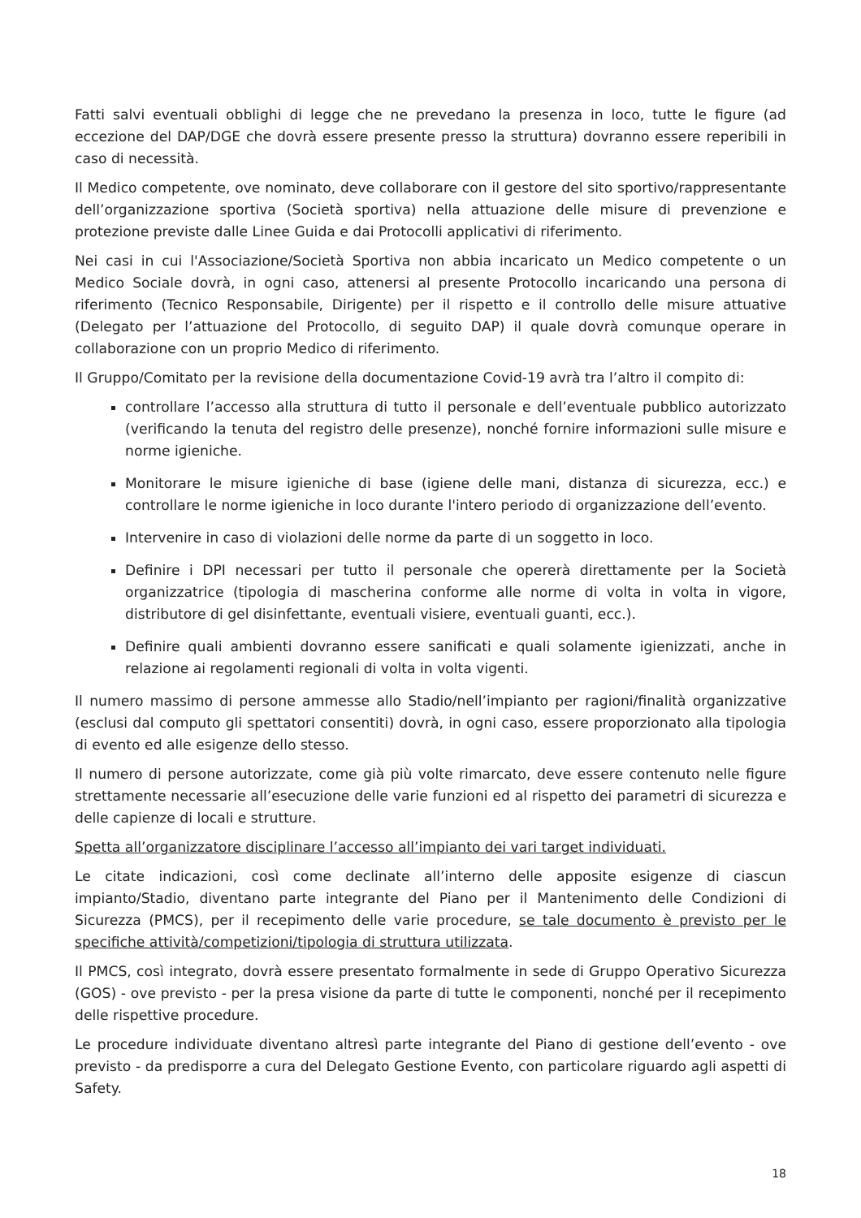Fatti salvi eventuali obblighi di legge che ne prevedano la presenza in loco, tutte le figure (ad eccezione del DAP/DGE che dovrà essere presente presso la struttura) dovranno essere reperibili in caso di necessità.
Il Medico competente, ove nominato, deve collaborare con il gestore del sito sportivo/rappresentante dell’organizzazione sportiva (Società sportiva) nella attuazione delle misure di prevenzione e protezione previste dalle Linee Guida e dai Protocolli applicativi di riferimento.
Nei casi in cui l'Associazione/Società Sportiva non abbia incaricato un Medico competente o un Medico Sociale dovrà, in ogni caso, attenersi al presente Protocollo incaricando una persona di riferimento (Tecnico Responsabile, Dirigente) per il rispetto e il controllo delle misure attuative (Delegato per l’attuazione del Protocollo, di seguito DAP) il quale dovrà comunque operare in collaborazione con un proprio Medico di riferimento.
Il Gruppo/Comitato per la revisione della documentazione Covid-19 avrà tra l’altro il compito di:
controllare l’accesso alla struttura di tutto il personale e dell’eventuale pubblico autorizzato (verificando la tenuta del registro delle presenze), nonché fornire informazioni sulle misure e norme igieniche.
Monitorare le misure igieniche di base (igiene delle mani, distanza di sicurezza, ecc.) e controllare le norme igieniche in loco durante l'intero periodo di organizzazione dell’evento.
Intervenire in caso di violazioni delle norme da parte di un soggetto in loco.
Definire i DPI necessari per tutto il personale che opererà direttamente per la Società organizzatrice (tipologia di mascherina conforme alle norme di volta in volta in vigore, distributore di gel disinfettante, eventuali visiere, eventuali guanti, ecc.).
Definire quali ambienti dovranno essere sanificati e quali solamente igienizzati, anche in relazione ai regolamenti regionali di volta in volta vigenti.
Il numero massimo di persone ammesse allo Stadio/nell’impianto per ragioni/finalità organizzative (esclusi dal computo gli spettatori consentiti) dovrà, in ogni caso, essere proporzionato alla tipologia di evento ed alle esigenze dello stesso.
Il numero di persone autorizzate, come già più volte rimarcato, deve essere contenuto nelle figure strettamente necessarie all’esecuzione delle varie funzioni ed al rispetto dei parametri di sicurezza e delle capienze di locali e strutture.
Spetta all’organizzatore disciplinare l’accesso all’impianto dei vari target individuati.
Le citate indicazioni, così come declinate all’interno delle apposite esigenze di ciascun impianto/Stadio, diventano parte integrante del Piano per il Mantenimento delle Condizioni di Sicurezza (PMCS), per il recepimento delle varie procedure, se tale documento è previsto per le specifiche attività/competizioni/tipologia di struttura utilizzata.
Il PMCS, così integrato, dovrà essere presentato formalmente in sede di Gruppo Operativo Sicurezza (GOS) - ove previsto - per la presa visione da parte di tutte le componenti, nonché per il recepimento delle rispettive procedure.
Le procedure individuate diventano altresì parte integrante del Piano di gestione dell’evento - ove previsto - da predisporre a cura del Delegato Gestione Evento, con particolare riguardo agli aspetti di Safety.
18